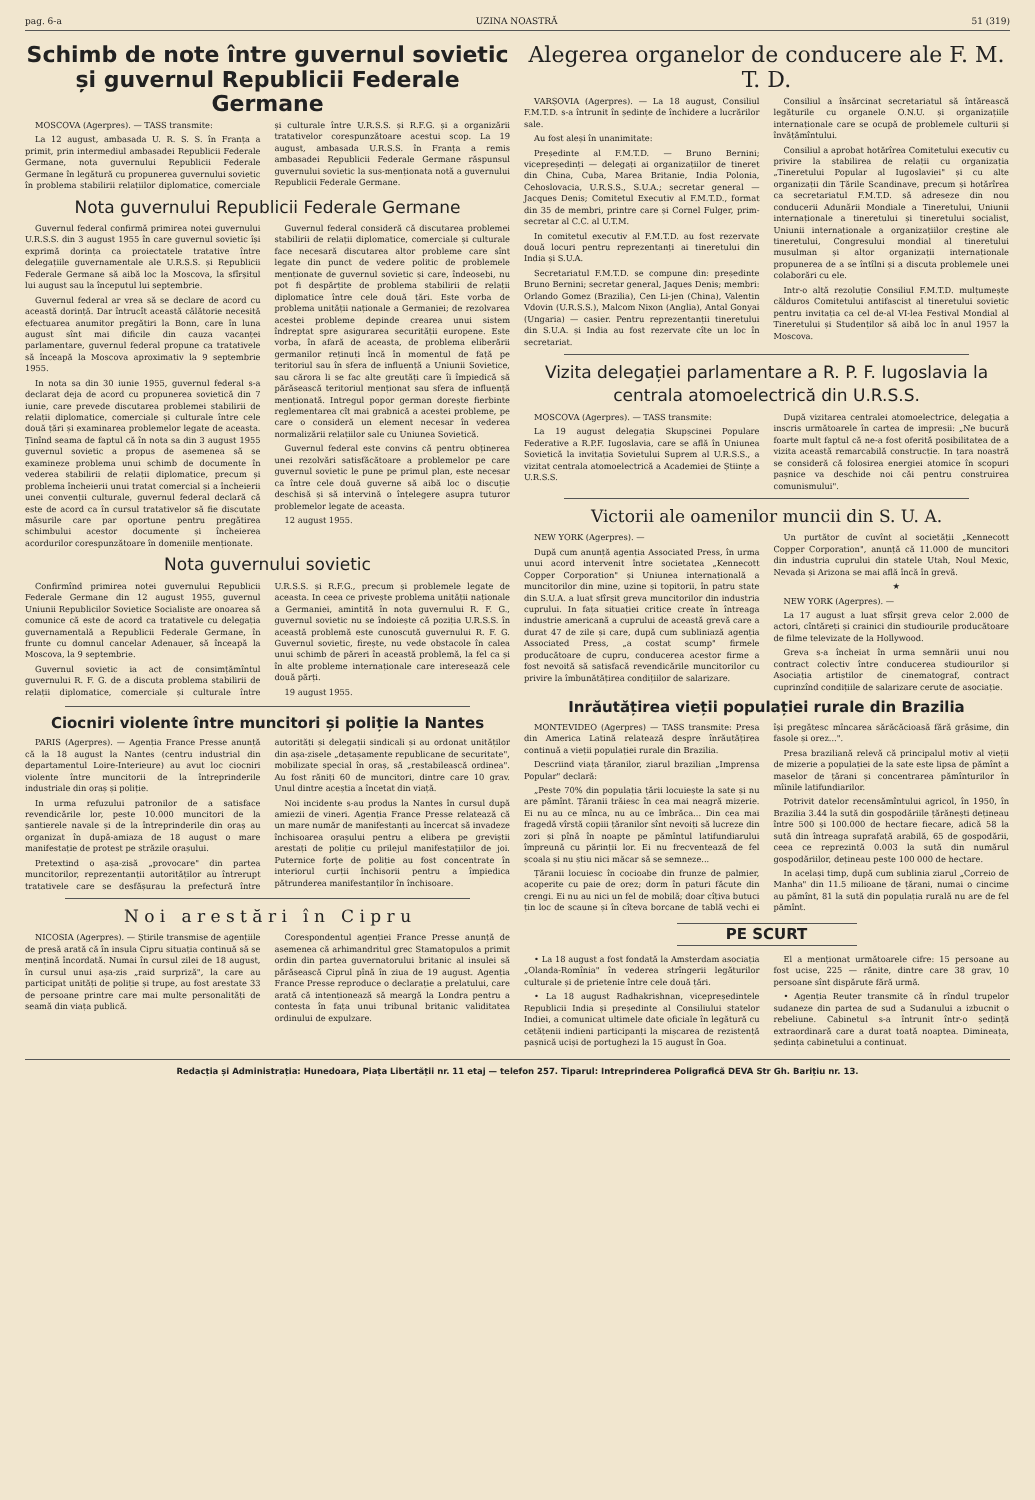pag. 6-a UZINA NOASTRĂ 51 (319)
Schimb de note între guvernul sovietic și guvernul Republicii Federale Germane
MOSCOVA (Agerpres). — TASS transmite:
La 12 august, ambasada U. R. S. S. în Franța a primit, prin intermediul ambasadei Republicii Federale Germane, nota guvernului Republicii Federale Germane în legătură cu propunerea guvernului sovietic în problema stabilirii relațiilor diplomatice, comerciale și culturale între U.R.S.S. și R.F.G. și a organizării tratativelor corespunzătoare acestui scop. La 19 august, ambasada U.R.S.S. în Franța a remis ambasadei Republicii Federale Germane răspunsul guvernului sovietic la sus-menționata notă a guvernului Republicii Federale Germane.
Nota guvernului Republicii Federale Germane
Guvernul federal confirmă primirea notei guvernului U.R.S.S. din 3 august 1955 în care guvernul sovietic își exprimă dorința ca proiectatele tratative între delegațiile guvernamentale ale U.R.S.S. și Republicii Federale Germane să aibă loc la Moscova, la sfîrșitul lui august sau la începutul lui septembrie.
Guvernul federal ar vrea să se declare de acord cu această dorință. Dar întrucît această călătorie necesită efectuarea anumitor pregătiri la Bonn, care în luna august sînt mai dificile din cauza vacanței parlamentare, guvernul federal propune ca tratativele să înceapă la Moscova aproximativ la 9 septembrie 1955.
In nota sa din 30 iunie 1955, guvernul federal s-a declarat deja de acord cu propunerea sovietică din 7 iunie, care prevede discutarea problemei stabilirii de relații diplomatice, comerciale și culturale între cele două țări și examinarea problemelor legate de aceasta. Ținînd seama de faptul că în nota sa din 3 august 1955 guvernul sovietic a propus de asemenea să se examineze problema unui schimb de documente în vederea stabilirii de relații diplomatice, precum și problema încheierii unui tratat comercial și a încheierii unei convenții culturale, guvernul federal declară că este de acord ca în cursul tratativelor să fie discutate măsurile care par oportune pentru pregătirea schimbului acestor documente și încheierea acordurilor corespunzătoare în domeniile menționate.
Guvernul federal consideră că discutarea problemei stabilirii de relații diplomatice, comerciale și culturale face necesară discutarea altor probleme care sînt legate din punct de vedere politic de problemele menționate de guvernul sovietic și care, îndeosebi, nu pot fi despărțite de problema stabilirii de relații diplomatice între cele două țări. Este vorba de problema unității naționale a Germaniei; de rezolvarea acestei probleme depinde crearea unui sistem îndreptat spre asigurarea securității europene. Este vorba, în afară de aceasta, de problema eliberării germanilor reținuți încă în momentul de față pe teritoriul sau în sfera de influență a Uniunii Sovietice, sau cărora li se fac alte greutăți care îi împiedică să părăsească teritoriul menționat sau sfera de influență menționată. Intregul popor german dorește fierbinte reglementarea cît mai grabnică a acestei probleme, pe care o consideră un element necesar în vederea normalizării relațiilor sale cu Uniunea Sovietică.
Guvernul federal este convins că pentru obținerea unei rezolvări satisfăcătoare a problemelor pe care guvernul sovietic le pune pe primul plan, este necesar ca între cele două guverne să aibă loc o discuție deschisă și să intervină o înțelegere asupra tuturor problemelor legate de aceasta.
12 august 1955.
Nota guvernului sovietic
Confirmînd primirea notei guvernului Republicii Federale Germane din 12 august 1955, guvernul Uniunii Republicilor Sovietice Socialiste are onoarea să comunice că este de acord ca tratativele cu delegația guvernamentală a Republicii Federale Germane, în frunte cu domnul cancelar Adenauer, să înceapă la Moscova, la 9 septembrie.
Guvernul sovietic ia act de consimțămîntul guvernului R. F. G. de a discuta problema stabilirii de relații diplomatice, comerciale și culturale între U.R.S.S. și R.F.G., precum și problemele legate de aceasta. In ceea ce privește problema unității naționale a Germaniei, amintită în nota guvernului R. F. G., guvernul sovietic nu se îndoiește că poziția U.R.S.S. în această problemă este cunoscută guvernului R. F. G. Guvernul sovietic, firește, nu vede obstacole în calea unui schimb de păreri în această problemă, la fel ca și în alte probleme internaționale care interesează cele două părți.
19 august 1955.
Ciocniri violente între muncitori și poliție la Nantes
PARIS (Agerpres). — Agenția France Presse anunță că la 18 august la Nantes (centru industrial din departamentul Loire-Interieure) au avut loc ciocniri violente între muncitorii de la întreprinderile industriale din oraș și poliție.
In urma refuzului patronilor de a satisface revendicările lor, peste 10.000 muncitori de la șantierele navale și de la întreprinderile din oraș au organizat în după-amiaza de 18 august o mare manifestație de protest pe străzile orașului.
Pretextind o așa-zisă „provocare" din partea muncitorilor, reprezentanții autorităților au întrerupt tratativele care se desfășurau la prefectură între autorități și delegații sindicali și au ordonat unităților din așa-zisele „detașamente republicane de securitate", mobilizate special în oraș, să „restabilească ordinea". Au fost răniți 60 de muncitori, dintre care 10 grav. Unul dintre aceștia a încetat din viață.
Noi incidente s-au produs la Nantes în cursul după amiezii de vineri. Agenția France Presse relatează că un mare număr de manifestanți au încercat să invadeze închisoarea orașului pentru a elibera pe greviștii arestați de poliție cu prilejul manifestațiilor de joi. Puternice forțe de poliție au fost concentrate în interiorul curții închisorii pentru a împiedica pătrunderea manifestanților în închisoare.
N o i a r e s t ă r i î n C i p r u
NICOSIA (Agerpres). — Știrile transmise de agențiile de presă arată că în insula Cipru situația continuă să se mențină încordată. Numai în cursul zilei de 18 august, în cursul unui așa-zis „raid surpriză", la care au participat unități de poliție și trupe, au fost arestate 33 de persoane printre care mai multe personalități de seamă din viața publică.
Corespondentul agenției France Presse anunță de asemenea că arhimandritul grec Stamatopulos a primit ordin din partea guvernatorului britanic al insulei să părăsească Ciprul pînă în ziua de 19 august. Agenția France Presse reproduce o declarație a prelatului, care arată că intenționează să meargă la Londra pentru a contesta în fața unui tribunal britanic validitatea ordinului de expulzare.
Alegerea organelor de conducere ale F. M. T. D.
VARȘOVIA (Agerpres). — La 18 august, Consiliul F.M.T.D. s-a întrunit în ședințe de închidere a lucrărilor sale.
Au fost aleși în unanimitate:
Președinte al F.M.T.D. — Bruno Bernini; vicepreședinți — delegați ai organizațiilor de tineret din China, Cuba, Marea Britanie, India Polonia, Cehoslovacia, U.R.S.S., S.U.A.; secretar general — Jacques Denis; Comitetul Executiv al F.M.T.D., format din 35 de membri, printre care și Cornel Fulger, prim-secretar al C.C. al U.T.M.
In comitetul executiv al F.M.T.D. au fost rezervate două locuri pentru reprezentanți ai tineretului din India și S.U.A.
Secretariatul F.M.T.D. se compune din: președinte Bruno Bernini; secretar general, Jaques Denis; membri: Orlando Gomez (Brazilia), Cen Li-jen (China), Valentin Vdovin (U.R.S.S.), Malcom Nixon (Anglia), Antal Gonyai (Ungaria) — casier. Pentru reprezentanții tineretului din S.U.A. și India au fost rezervate cîte un loc în secretariat.
Consiliul a însărcinat secretariatul să întărească legăturile cu organele O.N.U. și organizațiile internaționale care se ocupă de problemele culturii și învățămîntului.
Consiliul a aprobat hotărîrea Comitetului executiv cu privire la stabilirea de relații cu organizația „Tineretului Popular al Iugoslaviei" și cu alte organizații din Țările Scandinave, precum și hotărîrea ca secretariatul F.M.T.D. să adreseze din nou conducerii Adunării Mondiale a Tineretului, Uniunii internaționale a tineretului și tineretului socialist, Uniunii internaționale a organizațiilor creștine ale tineretului, Congresului mondial al tineretului musulman și altor organizații internaționale propunerea de a se întîlni și a discuta problemele unei colaborări cu ele.
Intr-o altă rezoluție Consiliul F.M.T.D. mulțumește călduros Comitetului antifascist al tineretului sovietic pentru invitația ca cel de-al VI-lea Festival Mondial al Tineretului și Studenților să aibă loc în anul 1957 la Moscova.
Vizita delegației parlamentare a R. P. F. Iugoslavia la centrala atomoelectrică din U.R.S.S.
MOSCOVA (Agerpres). — TASS transmite:
La 19 august delegația Skupșcinei Populare Federative a R.P.F. Iugoslavia, care se află în Uniunea Sovietică la invitația Sovietului Suprem al U.R.S.S., a vizitat centrala atomoelectrică a Academiei de Științe a U.R.S.S.
După vizitarea centralei atomoelectrice, delegația a inscris următoarele în cartea de impresii: „Ne bucură foarte mult faptul că ne-a fost oferită posibilitatea de a vizita această remarcabilă construcție. In țara noastră se consideră că folosirea energiei atomice în scopuri pașnice va deschide noi căi pentru construirea comunismului".
Victorii ale oamenilor muncii din S. U. A.
NEW YORK (Agerpres). —
După cum anunță agenția Associated Press, în urma unui acord intervenit între societatea „Kennecott Copper Corporation" și Uniunea internațională a muncitorilor din mine, uzine și topitorii, în patru state din S.U.A. a luat sfîrșit greva muncitorilor din industria cuprului. In fața situației critice create în întreaga industrie americană a cuprului de această grevă care a durat 47 de zile și care, după cum subliniază agenția Associated Press, „a costat scump" firmele producătoare de cupru, conducerea acestor firme a fost nevoită să satisfacă revendicările muncitorilor cu privire la îmbunătățirea condițiilor de salarizare.
Un purtător de cuvînt al societății „Kennecott Copper Corporation", anunță că 11.000 de muncitori din industria cuprului din statele Utah, Noul Mexic, Nevada și Arizona se mai află încă în grevă.
★
NEW YORK (Agerpres). —
La 17 august a luat sfîrșit greva celor 2.000 de actori, cîntăreți și crainici din studiourile producătoare de filme televizate de la Hollywood.
Greva s-a încheiat în urma semnării unui nou contract colectiv între conducerea studiourilor și Asociația artiștilor de cinematograf, contract cuprinzînd condițiile de salarizare cerute de asociație.
Inrăutățirea vieții populației rurale din Brazilia
MONTEVIDEO (Agerpres) — TASS transmite: Presa din America Latină relatează despre înrăutățirea continuă a vieții populației rurale din Brazilia.
Descriind viața țăranilor, ziarul brazilian „Imprensa Popular" declară:
„Peste 70% din populația țării locuiește la sate și nu are pămînt. Țăranii trăiesc în cea mai neagră mizerie. Ei nu au ce mînca, nu au ce îmbrăca... Din cea mai fragedă vîrstă copiii țăranilor sînt nevoiți să lucreze din zori și pînă în noapte pe pămîntul latifundiarului împreună cu părinții lor. Ei nu frecventează de fel școala și nu știu nici măcar să se semneze...
Țăranii locuiesc în cocioabe din frunze de palmier, acoperite cu paie de orez; dorm în paturi făcute din crengi. Ei nu au nici un fel de mobilă; doar cîțiva butuci țin loc de scaune și în cîteva borcane de tablă vechi ei își pregătesc mîncarea sărăcăcioasă fără grăsime, din fasole și orez...".
Presa braziliană relevă că principalul motiv al vieții de mizerie a populației de la sate este lipsa de pămînt a maselor de țărani și concentrarea pămînturilor în mîinile latifundiarilor.
Potrivit datelor recensămîntului agricol, în 1950, în Brazilia 3.44 la sută din gospodăriile țărănești dețineau între 500 și 100.000 de hectare fiecare, adică 58 la sută din întreaga suprafață arabilă, 65 de gospodării, ceea ce reprezintă 0.003 la sută din numărul gospodăriilor, dețineau peste 100 000 de hectare.
In același timp, după cum sublinia ziarul „Correio de Manha" din 11.5 milioane de țărani, numai o cincime au pămînt, 81 la sută din populația rurală nu are de fel pămînt.
PE SCURT
• La 18 august a fost fondată la Amsterdam asociația „Olanda-Romînia" în vederea strîngerii legăturilor culturale și de prietenie între cele două țări.
• La 18 august Radhakrishnan, vicepreședintele Republicii India și președinte al Consiliului statelor Indiei, a comunicat ultimele date oficiale în legătură cu cetățenii indieni participanți la mișcarea de rezistență pașnică uciși de portughezi la 15 august în Goa.
El a menționat următoarele cifre: 15 persoane au fost ucise, 225 — rănite, dintre care 38 grav, 10 persoane sînt dispărute fără urmă.
• Agenția Reuter transmite că în rîndul trupelor sudaneze din partea de sud a Sudanului a izbucnit o rebeliune. Cabinetul s-a întrunit într-o ședință extraordinară care a durat toată noaptea. Dimineața, ședința cabinetului a continuat.
Redacția și Administrația: Hunedoara, Piața Libertății nr. 11 etaj — telefon 257. Tiparul: Intreprinderea Poligrafică DEVA Str Gh. Barițiu nr. 13.